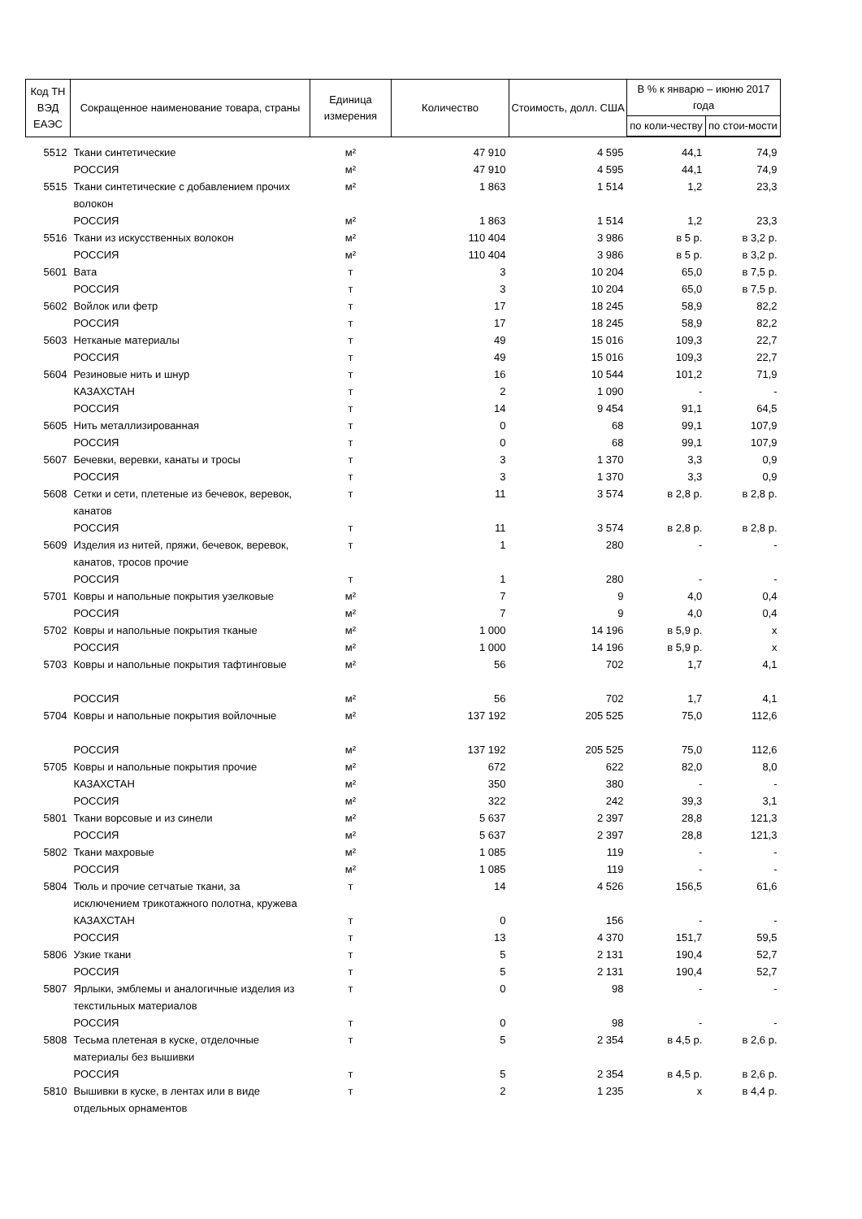| Код ТН ВЭД ЕАЭС | Сокращенное наименование товара, страны | Единица измерения | Количество | Стоимость, долл. США | В % к январю – июню 2017 года | |
| --- | --- | --- | --- | --- | --- | --- |
| | | | | | по коли-честву | по стои-мости |
| 5512 | Ткани синтетические | м² | 47 910 | 4 595 | 44,1 | 74,9 |
| | РОССИЯ | м² | 47 910 | 4 595 | 44,1 | 74,9 |
| 5515 | Ткани синтетические с добавлением прочих волокон | м² | 1 863 | 1 514 | 1,2 | 23,3 |
| | РОССИЯ | м² | 1 863 | 1 514 | 1,2 | 23,3 |
| 5516 | Ткани из искусственных волокон | м² | 110 404 | 3 986 | в 5 р. | в 3,2 р. |
| | РОССИЯ | м² | 110 404 | 3 986 | в 5 р. | в 3,2 р. |
| 5601 | Вата | т | 3 | 10 204 | 65,0 | в 7,5 р. |
| | РОССИЯ | т | 3 | 10 204 | 65,0 | в 7,5 р. |
| 5602 | Войлок или фетр | т | 17 | 18 245 | 58,9 | 82,2 |
| | РОССИЯ | т | 17 | 18 245 | 58,9 | 82,2 |
| 5603 | Нетканые материалы | т | 49 | 15 016 | 109,3 | 22,7 |
| | РОССИЯ | т | 49 | 15 016 | 109,3 | 22,7 |
| 5604 | Резиновые нить и шнур | т | 16 | 10 544 | 101,2 | 71,9 |
| | КАЗАХСТАН | т | 2 | 1 090 | - | - |
| | РОССИЯ | т | 14 | 9 454 | 91,1 | 64,5 |
| 5605 | Нить металлизированная | т | 0 | 68 | 99,1 | 107,9 |
| | РОССИЯ | т | 0 | 68 | 99,1 | 107,9 |
| 5607 | Бечевки, веревки, канаты и тросы | т | 3 | 1 370 | 3,3 | 0,9 |
| | РОССИЯ | т | 3 | 1 370 | 3,3 | 0,9 |
| 5608 | Сетки и сети, плетеные из бечевок, веревок, канатов | т | 11 | 3 574 | в 2,8 р. | в 2,8 р. |
| | РОССИЯ | т | 11 | 3 574 | в 2,8 р. | в 2,8 р. |
| 5609 | Изделия из нитей, пряжи, бечевок, веревок, канатов, тросов прочие | т | 1 | 280 | - | - |
| | РОССИЯ | т | 1 | 280 | - | - |
| 5701 | Ковры и напольные покрытия узелковые | м² | 7 | 9 | 4,0 | 0,4 |
| | РОССИЯ | м² | 7 | 9 | 4,0 | 0,4 |
| 5702 | Ковры и напольные покрытия тканые | м² | 1 000 | 14 196 | в 5,9 р. | х |
| | РОССИЯ | м² | 1 000 | 14 196 | в 5,9 р. | х |
| 5703 | Ковры и напольные покрытия тафтинговые | м² | 56 | 702 | 1,7 | 4,1 |
| | РОССИЯ | м² | 56 | 702 | 1,7 | 4,1 |
| 5704 | Ковры и напольные покрытия войлочные | м² | 137 192 | 205 525 | 75,0 | 112,6 |
| | РОССИЯ | м² | 137 192 | 205 525 | 75,0 | 112,6 |
| 5705 | Ковры и напольные покрытия прочие | м² | 672 | 622 | 82,0 | 8,0 |
| | КАЗАХСТАН | м² | 350 | 380 | - | - |
| | РОССИЯ | м² | 322 | 242 | 39,3 | 3,1 |
| 5801 | Ткани ворсовые и из синели | м² | 5 637 | 2 397 | 28,8 | 121,3 |
| | РОССИЯ | м² | 5 637 | 2 397 | 28,8 | 121,3 |
| 5802 | Ткани махровые | м² | 1 085 | 119 | - | - |
| | РОССИЯ | м² | 1 085 | 119 | - | - |
| 5804 | Тюль и прочие сетчатые ткани, за исключением трикотажного полотна, кружева | т | 14 | 4 526 | 156,5 | 61,6 |
| | КАЗАХСТАН | т | 0 | 156 | - | - |
| | РОССИЯ | т | 13 | 4 370 | 151,7 | 59,5 |
| 5806 | Узкие ткани | т | 5 | 2 131 | 190,4 | 52,7 |
| | РОССИЯ | т | 5 | 2 131 | 190,4 | 52,7 |
| 5807 | Ярлыки, эмблемы и аналогичные изделия из текстильных материалов | т | 0 | 98 | - | - |
| | РОССИЯ | т | 0 | 98 | - | - |
| 5808 | Тесьма плетеная в куске, отделочные материалы без вышивки | т | 5 | 2 354 | в 4,5 р. | в 2,6 р. |
| | РОССИЯ | т | 5 | 2 354 | в 4,5 р. | в 2,6 р. |
| 5810 | Вышивки в куске, в лентах или в виде отдельных орнаментов | т | 2 | 1 235 | х | в 4,4 р. |